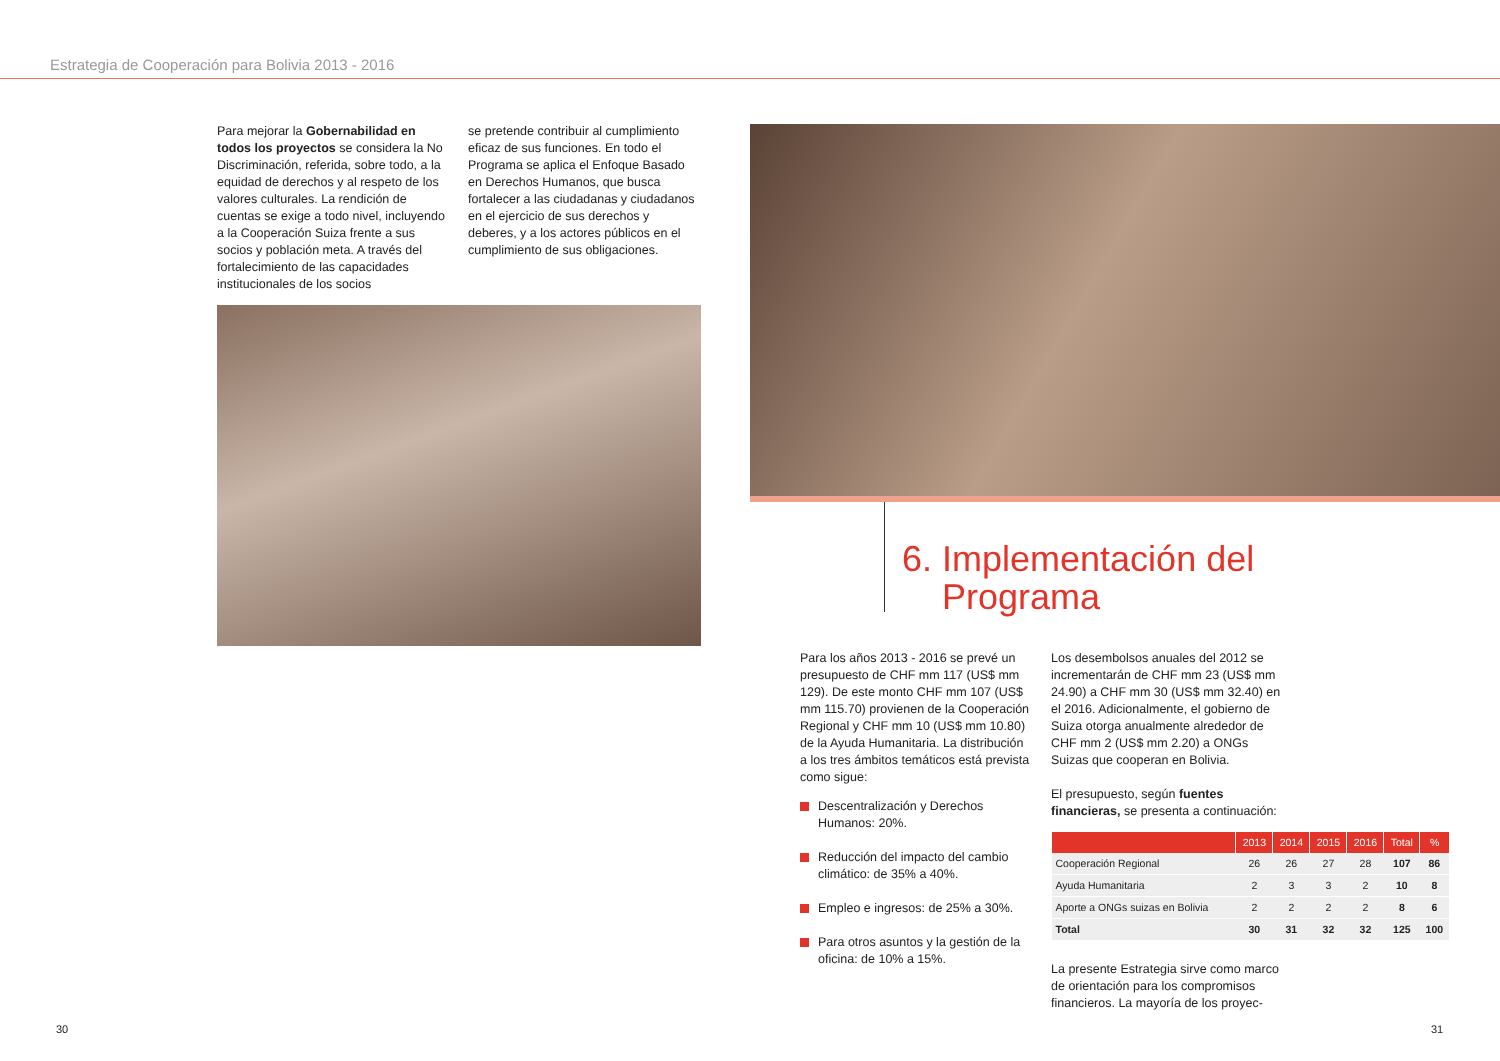Estrategia de Cooperación para Bolivia 2013 - 2016
Para mejorar la Gobernabilidad en todos los proyectos se considera la No Discriminación, referida, sobre todo, a la equidad de derechos y al respeto de los valores culturales. La rendición de cuentas se exige a todo nivel, incluyendo a la Cooperación Suiza frente a sus socios y población meta. A través del fortalecimiento de las capacidades institucionales de los socios
se pretende contribuir al cumplimiento eficaz de sus funciones. En todo el Programa se aplica el Enfoque Basado en Derechos Humanos, que busca fortalecer a las ciudadanas y ciudadanos en el ejercicio de sus derechos y deberes, y a los actores públicos en el cumplimiento de sus obligaciones.
6. Implementación del
Programa
Para los años 2013 - 2016 se prevé un presupuesto de CHF mm 117 (US$ mm 129). De este monto CHF mm 107 (US$ mm 115.70) provienen de la Cooperación Regional y CHF mm 10 (US$ mm 10.80) de la Ayuda Humanitaria. La distribución a los tres ámbitos temáticos está prevista como sigue:
Descentralización y Derechos Humanos: 20%.
Reducción del impacto del cambio climático: de 35% a 40%.
Empleo e ingresos: de 25% a 30%.
Para otros asuntos y la gestión de la oficina: de 10% a 15%.
Los desembolsos anuales del 2012 se incrementarán de CHF mm 23 (US$ mm 24.90) a CHF mm 30 (US$ mm 32.40) en el 2016. Adicionalmente, el gobierno de Suiza otorga anualmente alrededor de CHF mm 2 (US$ mm 2.20) a ONGs Suizas que cooperan en Bolivia.
El presupuesto, según fuentes financieras, se presenta a continuación:
| | 2013 | 2014 | 2015 | 2016 | Total | % |
| --- | --- | --- | --- | --- | --- | --- |
| Cooperación Regional | 26 | 26 | 27 | 28 | 107 | 86 |
| Ayuda Humanitaria | 2 | 3 | 3 | 2 | 10 | 8 |
| Aporte a ONGs suizas en Bolivia | 2 | 2 | 2 | 2 | 8 | 6 |
| Total | 30 | 31 | 32 | 32 | 125 | 100 |
La presente Estrategia sirve como marco de orientación para los compromisos financieros. La mayoría de los proyec-
30 31